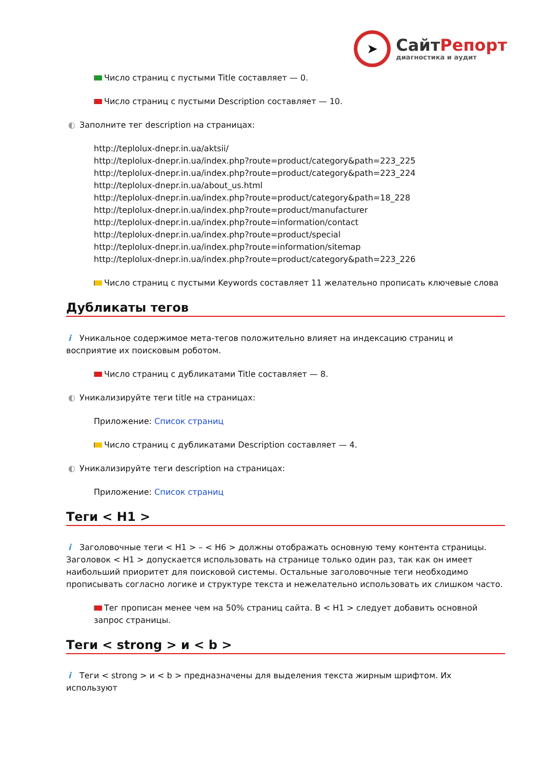➤
СайтРепорт
диагностика и аудит
Число страниц с пустыми Title составляет — 0.
Число страниц с пустыми Description составляет — 10.
◐ Заполните тег description на страницах:
http://teplolux-dnepr.in.ua/aktsii/
http://teplolux-dnepr.in.ua/index.php?route=product/category&path=223_225
http://teplolux-dnepr.in.ua/index.php?route=product/category&path=223_224
http://teplolux-dnepr.in.ua/about_us.html
http://teplolux-dnepr.in.ua/index.php?route=product/category&path=18_228
http://teplolux-dnepr.in.ua/index.php?route=product/manufacturer
http://teplolux-dnepr.in.ua/index.php?route=information/contact
http://teplolux-dnepr.in.ua/index.php?route=product/special
http://teplolux-dnepr.in.ua/index.php?route=information/sitemap
http://teplolux-dnepr.in.ua/index.php?route=product/category&path=223_226
Число страниц с пустыми Keywords составляет 11 желательно прописать ключевые слова
Дубликаты тегов
i Уникальное содержимое мета-тегов положительно влияет на индексацию страниц и восприятие их поисковым роботом.
Число страниц с дубликатами Title составляет — 8.
◐ Уникализируйте теги title на страницах:
Приложение: Список страниц
Число страниц с дубликатами Description составляет — 4.
◐ Уникализируйте теги description на страницах:
Приложение: Список страниц
Теги < H1 >
i Заголовочные теги < H1 > – < H6 > должны отображать основную тему контента страницы. Заголовок < H1 > допускается использовать на странице только один раз, так как он имеет наибольший приоритет для поисковой системы. Остальные заголовочные теги необходимо прописывать согласно логике и структуре текста и нежелательно использовать их слишком часто.
Тег прописан менее чем на 50% страниц сайта. В < H1 > следует добавить основной запрос страницы.
Теги < strong > и < b >
i Теги < strong > и < b > предназначены для выделения текста жирным шрифтом. Их используют